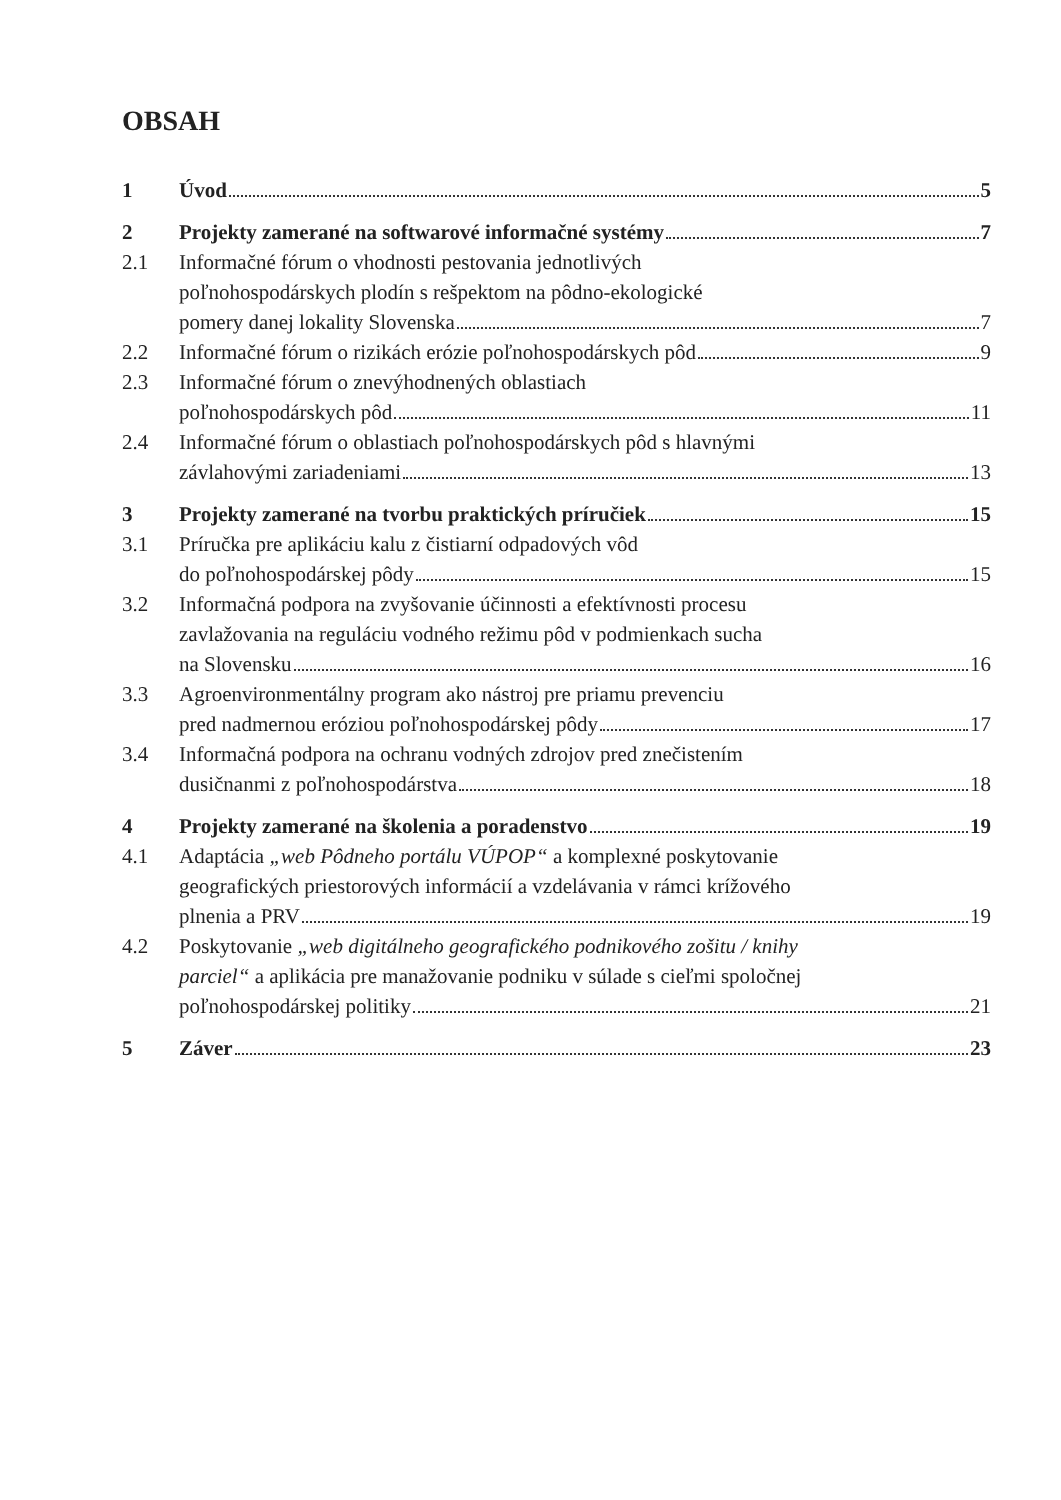OBSAH
1 Úvod 5
2 Projekty zamerané na softwarové informačné systémy 7
2.1 Informačné fórum o vhodnosti pestovania jednotlivých
poľnohospodárskych plodín s rešpektom na pôdno-ekologické
pomery danej lokality Slovenska 7
2.2 Informačné fórum o rizikách erózie poľnohospodárskych pôd 9
2.3 Informačné fórum o znevýhodnených oblastiach
poľnohospodárskych pôd 11
2.4 Informačné fórum o oblastiach poľnohospodárskych pôd s hlavnými
závlahovými zariadeniami 13
3 Projekty zamerané na tvorbu praktických príručiek 15
3.1 Príručka pre aplikáciu kalu z čistiarní odpadových vôd
do poľnohospodárskej pôdy 15
3.2 Informačná podpora na zvyšovanie účinnosti a efektívnosti procesu
zavlažovania na reguláciu vodného režimu pôd v podmienkach sucha
na Slovensku 16
3.3 Agroenvironmentálny program ako nástroj pre priamu prevenciu
pred nadmernou eróziou poľnohospodárskej pôdy 17
3.4 Informačná podpora na ochranu vodných zdrojov pred znečistením
dusičnanmi z poľnohospodárstva 18
4 Projekty zamerané na školenia a poradenstvo 19
4.1 Adaptácia „web Pôdneho portálu VÚPOP“ a komplexné poskytovanie
geografických priestorových informácií a vzdelávania v rámci krížového
plnenia a PRV 19
4.2 Poskytovanie „web digitálneho geografického podnikového zošitu / knihy
parciel“ a aplikácia pre manažovanie podniku v súlade s cieľmi spoločnej
poľnohospodárskej politiky 21
5 Záver 23